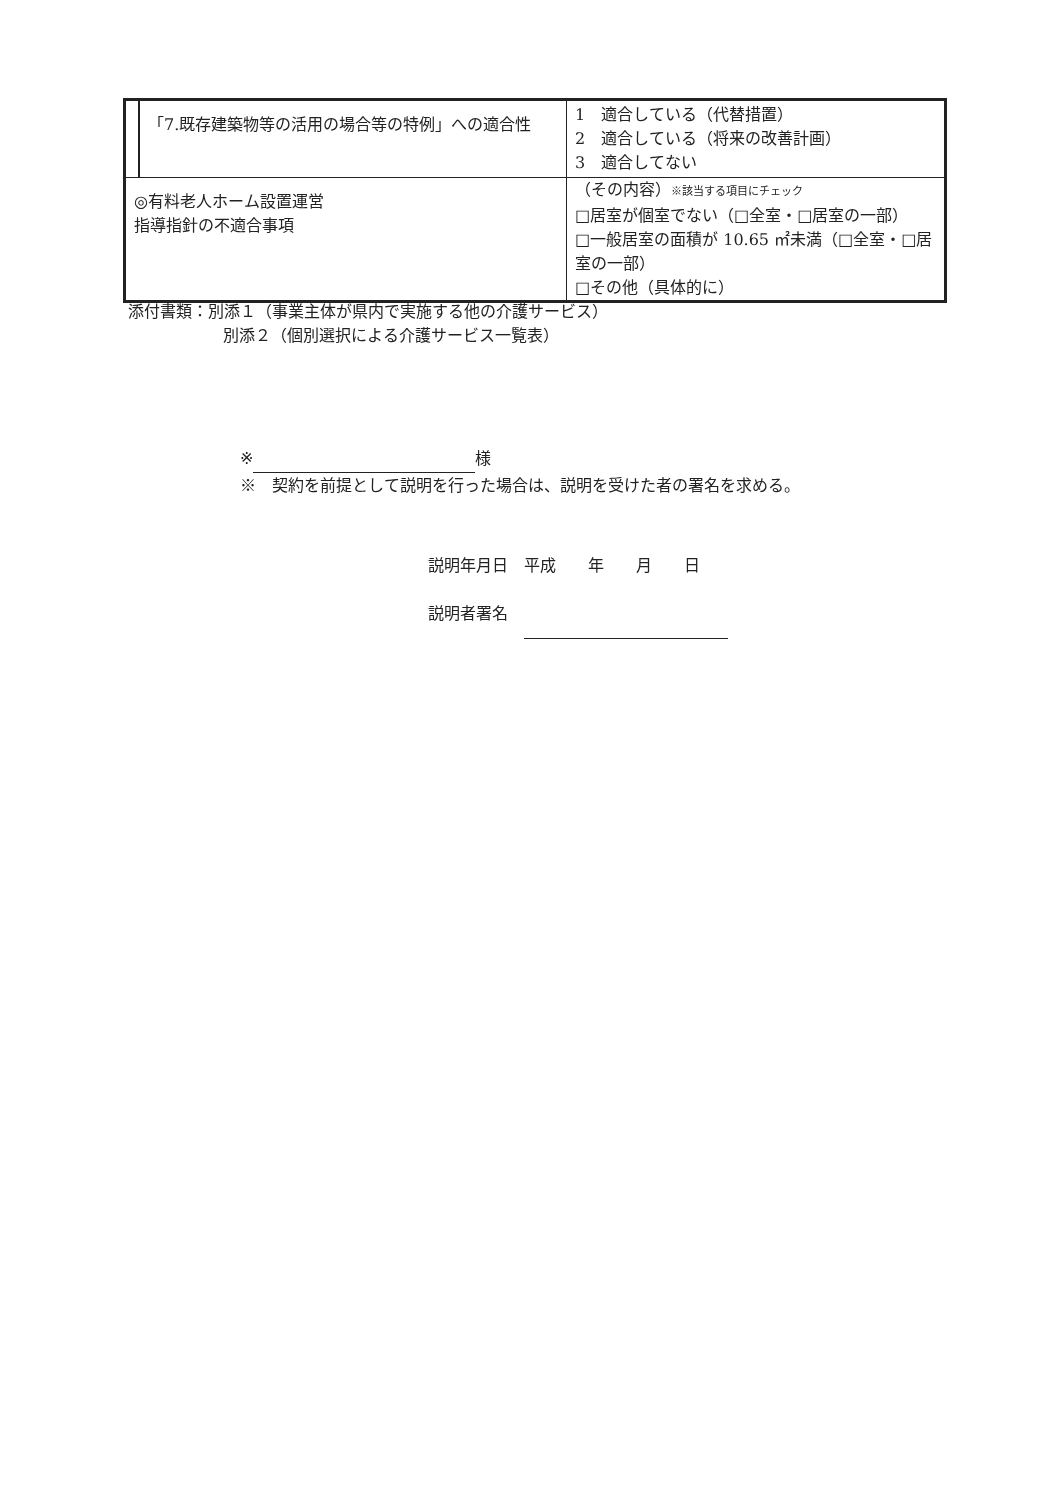| | 「7.既存建築物等の活用の場合等の特例」への適合性 | 1 適合している（代替措置） 2 適合している（将来の改善計画） 3 適合してない |
| ◎有料老人ホーム設置運営指導指針の不適合事項 | | （その内容） ※該当する項目にチェック □居室が個室でない（□全室・□居室の一部） □一般居室の面積が 10.65 ㎡未満（□全室・□居室の一部） □その他（具体的に） |
添付書類：別添１（事業主体が県内で実施する他の介護サービス）
別添２（個別選択による介護サービス一覧表）
※ 様
※　契約を前提として説明を行った場合は、説明を受けた者の署名を求める。
説明年月日　平成　　年　　月　　日
説明者署名